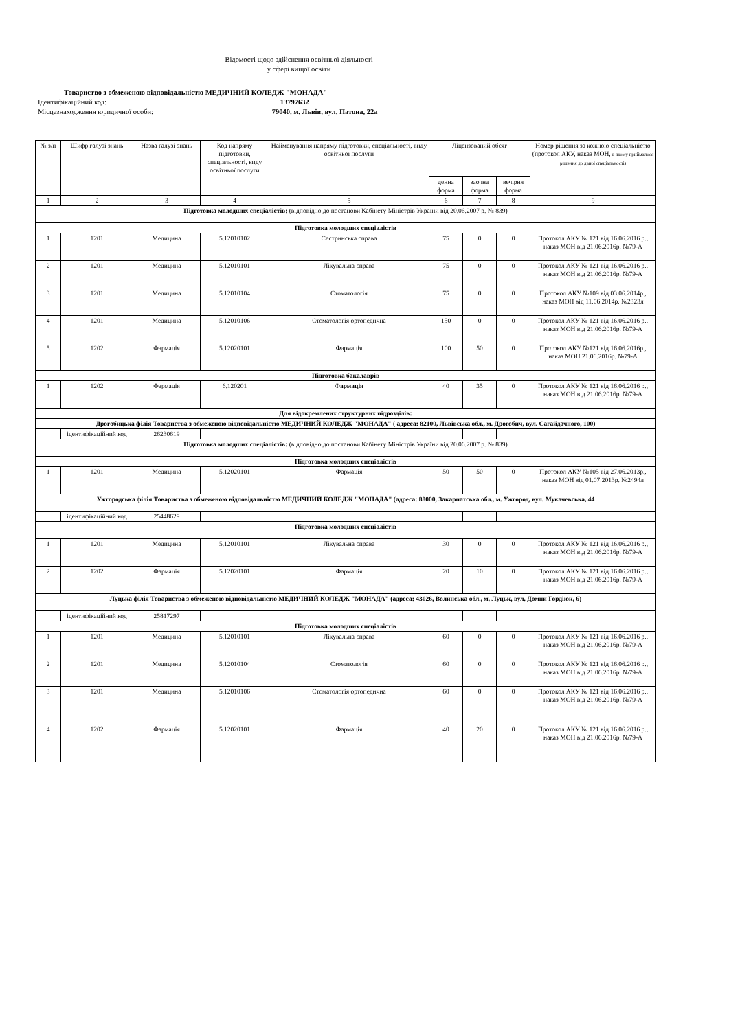Відомості щодо здійснення освітньої діяльності
у сфері вищої освіти
Товариство з обмеженою відповідальністю МЕДИЧНИЙ КОЛЕДЖ "МОНАДА"
Ідентифікаційний код: 13797632
Місцезнаходження юридичної особи: 79040, м. Львів, вул. Патона, 22а
| № з/п | Шифр галузі знань | Назва галузі знань | Код напряму підготовки, спеціальності, виду освітньої послуги | Найменування напряму підготовки, спеціальності, виду освітньої послуги | Ліцензований обсяг | | | Номер рішення за кожною спеціальністю (протокол АКУ, наказ МОН, в якому приймалося рішення до даної спеціальності) |
| --- | --- | --- | --- | --- | --- | --- | --- | --- |
| | | | | | денна форма | заочна форма | вечірня форма | |
| 1 | 2 | 3 | 4 | 5 | 6 | 7 | 8 | 9 |
| Підготовка молодших спеціалістів: (відповідно до постанови Кабінету Міністрів України від 20.06.2007 р. № 839) | | | | | | | | |
| Підготовка молодших спеціалістів | | | | | | | | |
| 1 | 1201 | Медицина | 5.12010102 | Сестринська справа | 75 | 0 | 0 | Протокол АКУ № 121 від 16.06.2016 р., наказ МОН від 21.06.2016р. №79-А |
| 2 | 1201 | Медицина | 5.12010101 | Лікувальна справа | 75 | 0 | 0 | Протокол АКУ № 121 від 16.06.2016 р., наказ МОН від 21.06.2016р. №79-А |
| 3 | 1201 | Медицина | 5.12010104 | Стоматологія | 75 | 0 | 0 | Протокол АКУ №109 від 03.06.2014р., наказ МОН від 11.06.2014р. №2323л |
| 4 | 1201 | Медицина | 5.12010106 | Стоматологія ортопедична | 150 | 0 | 0 | Протокол АКУ № 121 від 16.06.2016 р., наказ МОН від 21.06.2016р. №79-А |
| 5 | 1202 | Фармація | 5.12020101 | Фармація | 100 | 50 | 0 | Протокол АКУ №121 від 16.06.2016р., наказ МОН 21.06.2016р. №79-А |
| Підготовка бакалаврів | | | | | | | | |
| 1 | 1202 | Фармація | 6.120201 | Фармація | 40 | 35 | 0 | Протокол АКУ № 121 від 16.06.2016 р., наказ МОН від 21.06.2016р. №79-А |
| Для відокремлених структурних підрозділів: | | | | | | | | |
| Дрогобицька філія Товариства з обмеженою відповідальністю МЕДИЧНИЙ КОЛЕДЖ "МОНАДА" ( адреса: 82100, Львівська обл., м. Дрогобич, вул. Сагайдачного, 100) | | | | | | | | |
| | ідентифікаційний код | 26230619 | | | | | | |
| Підготовка молодших спеціалістів: (відповідно до постанови Кабінету Міністрів України від 20.06.2007 р. № 839) | | | | | | | | |
| Підготовка молодших спеціалістів | | | | | | | | |
| 1 | 1201 | Медицина | 5.12020101 | Фармація | 50 | 50 | 0 | Протокол АКУ №105 від 27.06.2013р., наказ МОН від 01.07.2013р. №2494л |
| Ужгородська філія Товариства з обмеженою відповідальністю МЕДИЧНИЙ КОЛЕДЖ "МОНАДА" (адреса: 88000, Закарпатська обл., м. Ужгород, вул. Мукачевська, 44 | | | | | | | | |
| | ідентифікаційний код | 25448629 | | | | | | |
| Підготовка молодших спеціалістів | | | | | | | | |
| 1 | 1201 | Медицина | 5.12010101 | Лікувальна справа | 30 | 0 | 0 | Протокол АКУ № 121 від 16.06.2016 р., наказ МОН від 21.06.2016р. №79-А |
| 2 | 1202 | Фармація | 5.12020101 | Фармація | 20 | 10 | 0 | Протокол АКУ № 121 від 16.06.2016 р., наказ МОН від 21.06.2016р. №79-А |
| Луцька філія Товариства з обмеженою відповідальністю МЕДИЧНИЙ КОЛЕДЖ "МОНАДА" (адреса: 43026, Волинська обл., м. Луцьк, вул. Домни Гордіюк, 6) | | | | | | | | |
| | ідентифікаційний код | 25817297 | | | | | | |
| Підготовка молодших спеціалістів | | | | | | | | |
| 1 | 1201 | Медицина | 5.12010101 | Лікувальна справа | 60 | 0 | 0 | Протокол АКУ № 121 від 16.06.2016 р., наказ МОН від 21.06.2016р. №79-А |
| 2 | 1201 | Медицина | 5.12010104 | Стоматологія | 60 | 0 | 0 | Протокол АКУ № 121 від 16.06.2016 р., наказ МОН від 21.06.2016р. №79-А |
| 3 | 1201 | Медицина | 5.12010106 | Стоматологія ортопедична | 60 | 0 | 0 | Протокол АКУ № 121 від 16.06.2016 р., наказ МОН від 21.06.2016р. №79-А |
| 4 | 1202 | Фармація | 5.12020101 | Фармація | 40 | 20 | 0 | Протокол АКУ № 121 від 16.06.2016 р., наказ МОН від 21.06.2016р. №79-А |